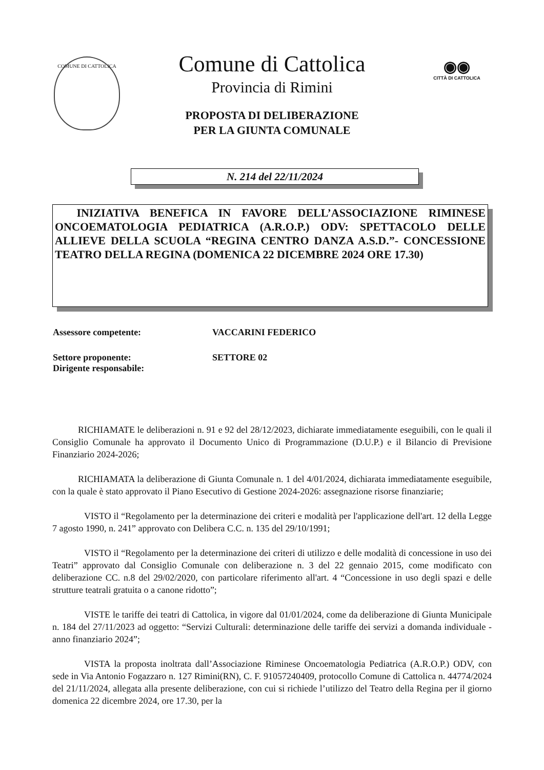COMUNE DI CATTOLICA
◉◉
CITTÀ DI CATTOLICA
Comune di Cattolica
Provincia di Rimini
PROPOSTA DI DELIBERAZIONE
PER LA GIUNTA COMUNALE
N. 214 del 22/11/2024
INIZIATIVA BENEFICA IN FAVORE DELL’ASSOCIAZIONE RIMINESE ONCOEMATOLOGIA PEDIATRICA (A.R.O.P.) ODV: SPETTACOLO DELLE ALLIEVE DELLA SCUOLA “REGINA CENTRO DANZA A.S.D.”- CONCESSIONE TEATRO DELLA REGINA (DOMENICA 22 DICEMBRE 2024 ORE 17.30)
Assessore competente: VACCARINI FEDERICO
Settore proponente: SETTORE 02
Dirigente responsabile:
RICHIAMATE le deliberazioni n. 91 e 92 del 28/12/2023, dichiarate immediatamente eseguibili, con le quali il Consiglio Comunale ha approvato il Documento Unico di Programmazione (D.U.P.) e il Bilancio di Previsione Finanziario 2024-2026;
RICHIAMATA la deliberazione di Giunta Comunale n. 1 del 4/01/2024, dichiarata immediatamente eseguibile, con la quale è stato approvato il Piano Esecutivo di Gestione 2024-2026: assegnazione risorse finanziarie;
VISTO il “Regolamento per la determinazione dei criteri e modalità per l'applicazione dell'art. 12 della Legge 7 agosto 1990, n. 241” approvato con Delibera C.C. n. 135 del 29/10/1991;
VISTO il “Regolamento per la determinazione dei criteri di utilizzo e delle modalità di concessione in uso dei Teatri” approvato dal Consiglio Comunale con deliberazione n. 3 del 22 gennaio 2015, come modificato con deliberazione CC. n.8 del 29/02/2020, con particolare riferimento all'art. 4 “Concessione in uso degli spazi e delle strutture teatrali gratuita o a canone ridotto”;
VISTE le tariffe dei teatri di Cattolica, in vigore dal 01/01/2024, come da deliberazione di Giunta Municipale n. 184 del 27/11/2023 ad oggetto: “Servizi Culturali: determinazione delle tariffe dei servizi a domanda individuale - anno finanziario 2024”;
VISTA la proposta inoltrata dall’Associazione Riminese Oncoematologia Pediatrica (A.R.O.P.) ODV, con sede in Via Antonio Fogazzaro n. 127 Rimini(RN), C. F. 91057240409, protocollo Comune di Cattolica n. 44774/2024 del 21/11/2024, allegata alla presente deliberazione, con cui si richiede l’utilizzo del Teatro della Regina per il giorno domenica 22 dicembre 2024, ore 17.30, per la